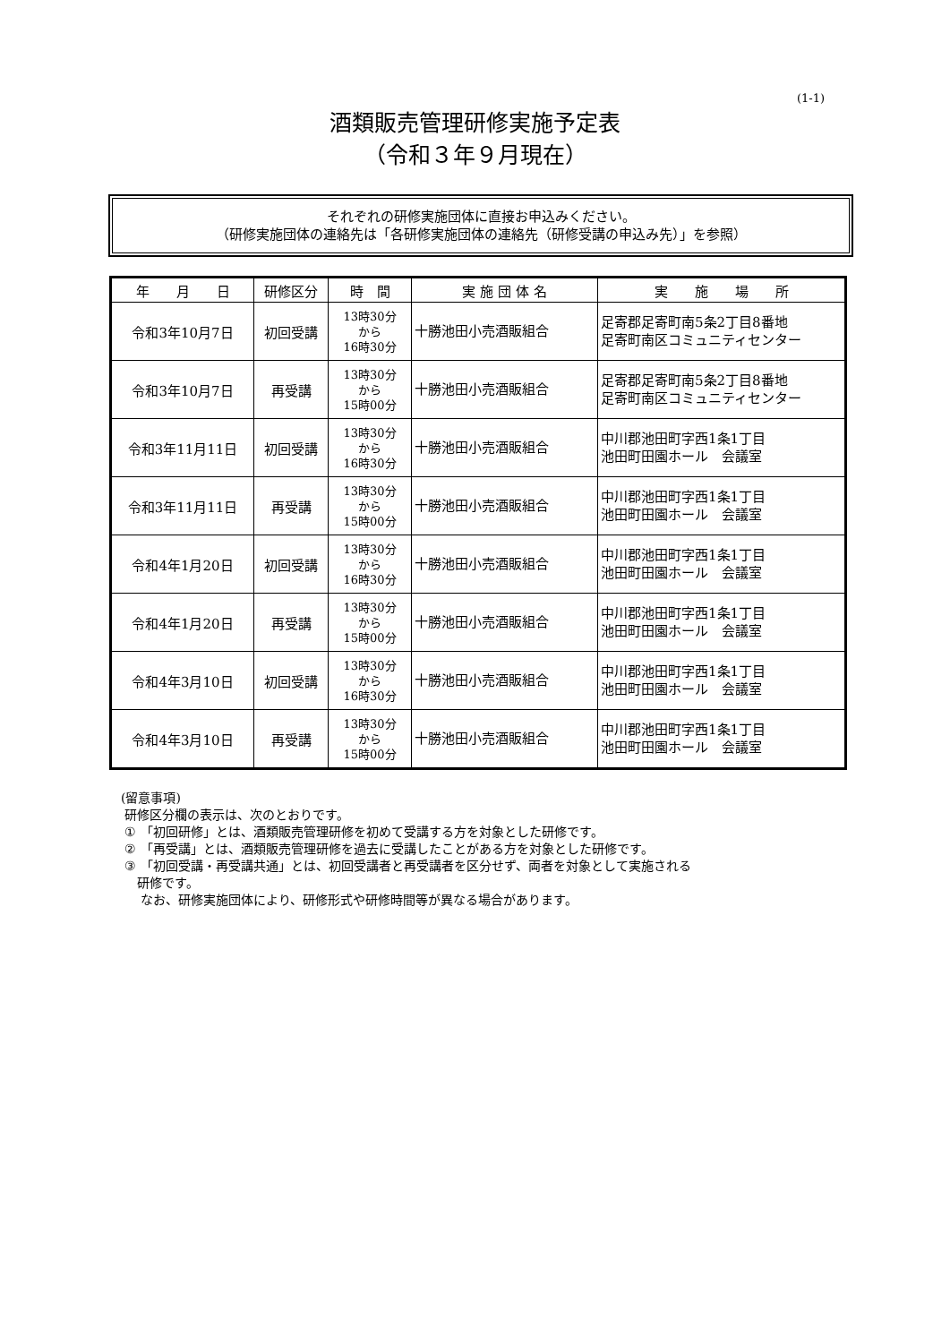(1-1)
酒類販売管理研修実施予定表
（令和３年９月現在）
それぞれの研修実施団体に直接お申込みください。
（研修実施団体の連絡先は「各研修実施団体の連絡先（研修受講の申込み先）」を参照）
| 年 月 日 | 研修区分 | 時 間 | 実 施 団 体 名 | 実 施 場 所 |
| --- | --- | --- | --- | --- |
| 令和3年10月7日 | 初回受講 | 13時30分 から 16時30分 | 十勝池田小売酒販組合 | 足寄郡足寄町南5条2丁目8番地 足寄町南区コミュニティセンター |
| 令和3年10月7日 | 再受講 | 13時30分 から 15時00分 | 十勝池田小売酒販組合 | 足寄郡足寄町南5条2丁目8番地 足寄町南区コミュニティセンター |
| 令和3年11月11日 | 初回受講 | 13時30分 から 16時30分 | 十勝池田小売酒販組合 | 中川郡池田町字西1条1丁目 池田町田園ホール 会議室 |
| 令和3年11月11日 | 再受講 | 13時30分 から 15時00分 | 十勝池田小売酒販組合 | 中川郡池田町字西1条1丁目 池田町田園ホール 会議室 |
| 令和4年1月20日 | 初回受講 | 13時30分 から 16時30分 | 十勝池田小売酒販組合 | 中川郡池田町字西1条1丁目 池田町田園ホール 会議室 |
| 令和4年1月20日 | 再受講 | 13時30分 から 15時00分 | 十勝池田小売酒販組合 | 中川郡池田町字西1条1丁目 池田町田園ホール 会議室 |
| 令和4年3月10日 | 初回受講 | 13時30分 から 16時30分 | 十勝池田小売酒販組合 | 中川郡池田町字西1条1丁目 池田町田園ホール 会議室 |
| 令和4年3月10日 | 再受講 | 13時30分 から 15時00分 | 十勝池田小売酒販組合 | 中川郡池田町字西1条1丁目 池田町田園ホール 会議室 |
(留意事項)
研修区分欄の表示は、次のとおりです。
① 「初回研修」とは、酒類販売管理研修を初めて受講する方を対象とした研修です。
② 「再受講」とは、酒類販売管理研修を過去に受講したことがある方を対象とした研修です。
③ 「初回受講・再受講共通」とは、初回受講者と再受講者を区分せず、両者を対象として実施される
研修です。
なお、研修実施団体により、研修形式や研修時間等が異なる場合があります。